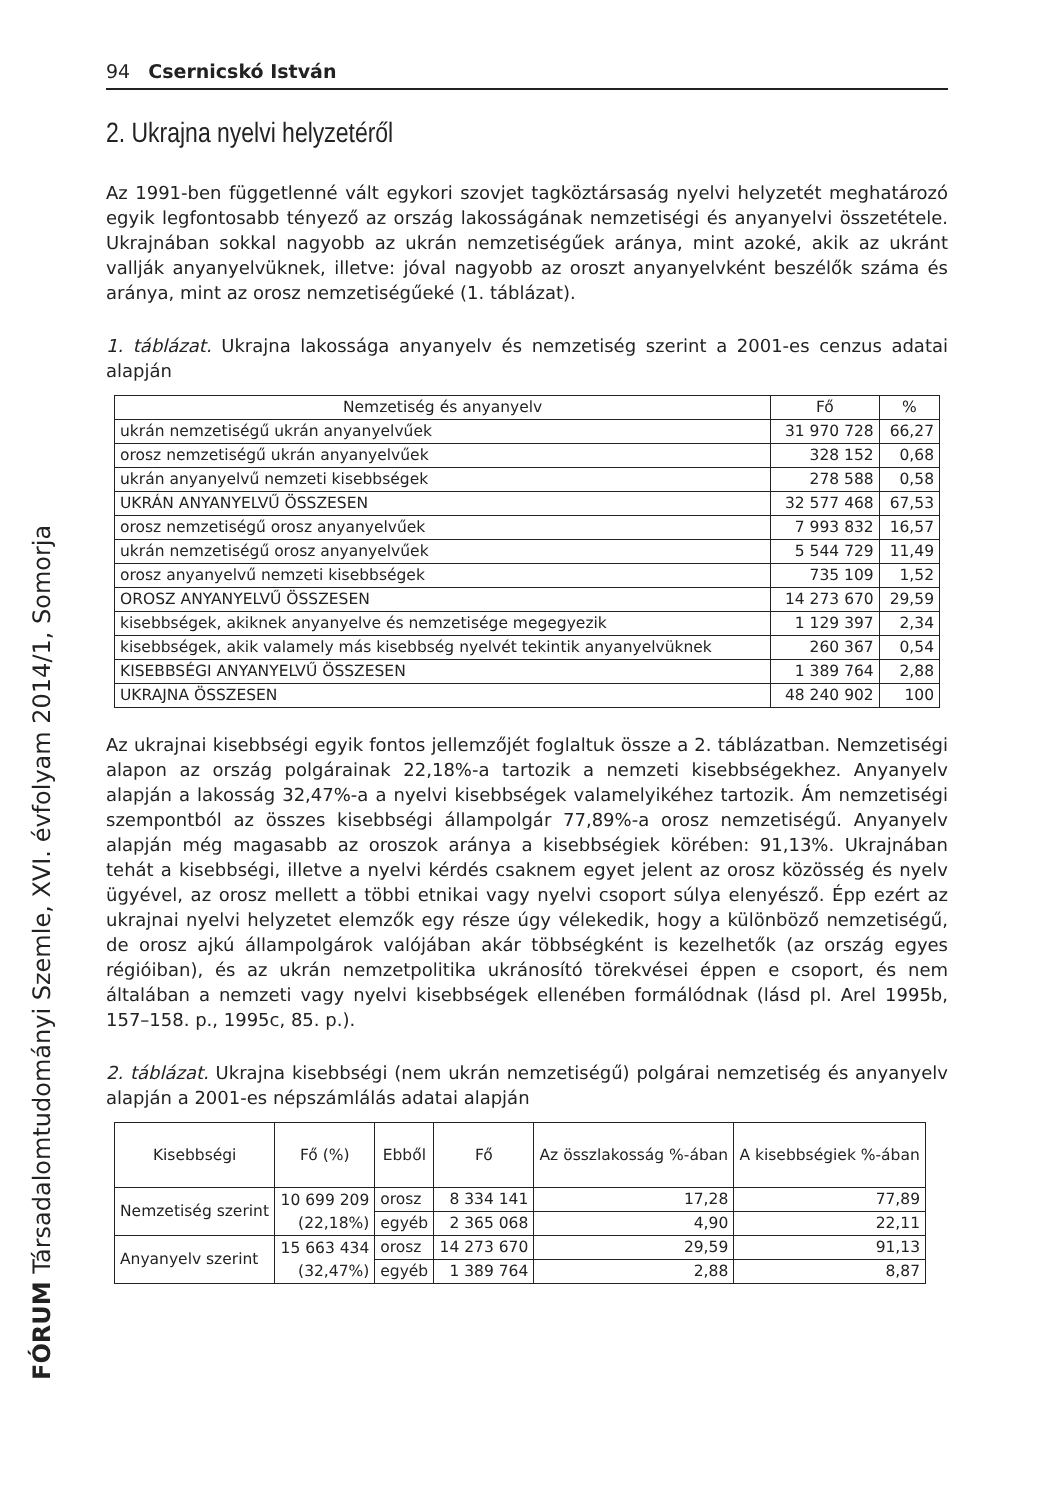FÓRUM Társadalomtudományi Szemle, XVI. évfolyam 2014/1, Somorja
94 Csernicskó István
2. Ukrajna nyelvi helyzetéről
Az 1991-ben függetlenné vált egykori szovjet tagköztársaság nyelvi helyzetét meghatározó egyik legfontosabb tényező az ország lakosságának nemzetiségi és anyanyelvi összetétele. Ukrajnában sokkal nagyobb az ukrán nemzetiségűek aránya, mint azoké, akik az ukránt vallják anyanyelvüknek, illetve: jóval nagyobb az oroszt anyanyelvként beszélők száma és aránya, mint az orosz nemzetiségűeké (1. táblázat).
1. táblázat. Ukrajna lakossága anyanyelv és nemzetiség szerint a 2001-es cenzus adatai alapján
| Nemzetiség és anyanyelv | Fő | % |
| --- | --- | --- |
| ukrán nemzetiségű ukrán anyanyelvűek | 31 970 728 | 66,27 |
| orosz nemzetiségű ukrán anyanyelvűek | 328 152 | 0,68 |
| ukrán anyanyelvű nemzeti kisebbségek | 278 588 | 0,58 |
| UKRÁN ANYANYELVŰ ÖSSZESEN | 32 577 468 | 67,53 |
| orosz nemzetiségű orosz anyanyelvűek | 7 993 832 | 16,57 |
| ukrán nemzetiségű orosz anyanyelvűek | 5 544 729 | 11,49 |
| orosz anyanyelvű nemzeti kisebbségek | 735 109 | 1,52 |
| OROSZ ANYANYELVŰ ÖSSZESEN | 14 273 670 | 29,59 |
| kisebbségek, akiknek anyanyelve és nemzetisége megegyezik | 1 129 397 | 2,34 |
| kisebbségek, akik valamely más kisebbség nyelvét tekintik anyanyelvüknek | 260 367 | 0,54 |
| KISEBBSÉGI ANYANYELVŰ ÖSSZESEN | 1 389 764 | 2,88 |
| UKRAJNA ÖSSZESEN | 48 240 902 | 100 |
Az ukrajnai kisebbségi egyik fontos jellemzőjét foglaltuk össze a 2. táblázatban. Nemzetiségi alapon az ország polgárainak 22,18%-a tartozik a nemzeti kisebbségekhez. Anyanyelv alapján a lakosság 32,47%-a a nyelvi kisebbségek valamelyikéhez tartozik. Ám nemzetiségi szempontból az összes kisebbségi állampolgár 77,89%-a orosz nemzetiségű. Anyanyelv alapján még magasabb az oroszok aránya a kisebbségiek körében: 91,13%. Ukrajnában tehát a kisebbségi, illetve a nyelvi kérdés csaknem egyet jelent az orosz közösség és nyelv ügyével, az orosz mellett a többi etnikai vagy nyelvi csoport súlya elenyésző. Épp ezért az ukrajnai nyelvi helyzetet elemzők egy része úgy vélekedik, hogy a különböző nemzetiségű, de orosz ajkú állampolgárok valójában akár többségként is kezelhetők (az ország egyes régióiban), és az ukrán nemzetpolitika ukránosító törekvései éppen e csoport, és nem általában a nemzeti vagy nyelvi kisebbségek ellenében formálódnak (lásd pl. Arel 1995b, 157–158. p., 1995c, 85. p.).
2. táblázat. Ukrajna kisebbségi (nem ukrán nemzetiségű) polgárai nemzetiség és anyanyelv alapján a 2001-es népszámlálás adatai alapján
| Kisebbségi | Fő (%) | Ebből | Fő | Az összlakosság %-ában | A kisebbségiek %-ában |
| --- | --- | --- | --- | --- | --- |
| Nemzetiség szerint | 10 699 209 (22,18%) | orosz | 8 334 141 | 17,28 | 77,89 |
| | | egyéb | 2 365 068 | 4,90 | 22,11 |
| Anyanyelv szerint | 15 663 434 (32,47%) | orosz | 14 273 670 | 29,59 | 91,13 |
| | | egyéb | 1 389 764 | 2,88 | 8,87 |